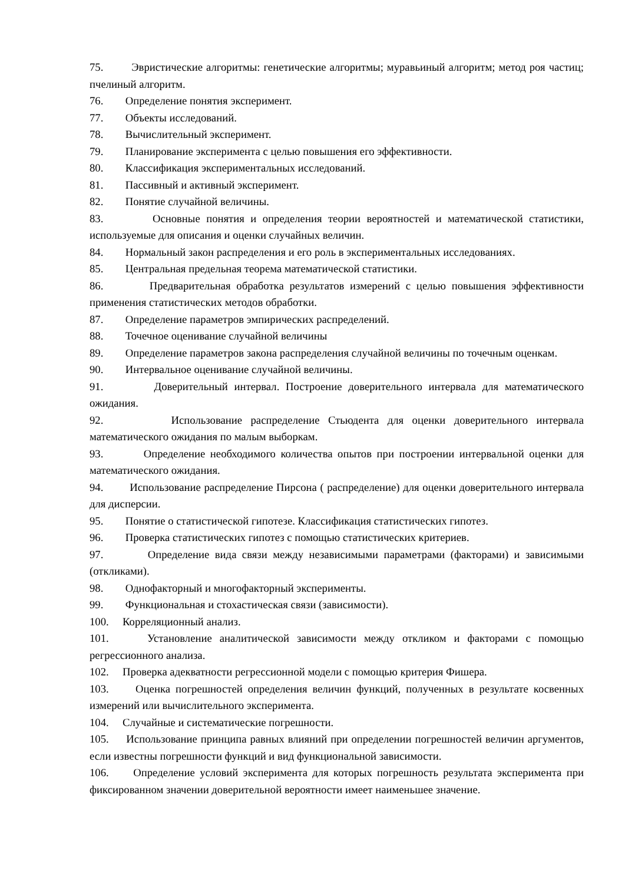75. Эвристические алгоритмы: генетические алгоритмы; муравьиный алгоритм; метод роя частиц; пчелиный алгоритм.
76. Определение понятия эксперимент.
77. Объекты исследований.
78. Вычислительный эксперимент.
79. Планирование эксперимента с целью повышения его эффективности.
80. Классификация экспериментальных исследований.
81. Пассивный и активный эксперимент.
82. Понятие случайной величины.
83. Основные понятия и определения теории вероятностей и математической статистики, используемые для описания и оценки случайных величин.
84. Нормальный закон распределения и его роль в экспериментальных исследованиях.
85. Центральная предельная теорема математической статистики.
86. Предварительная обработка результатов измерений с целью повышения эффективности применения статистических методов обработки.
87. Определение параметров эмпирических распределений.
88. Точечное оценивание случайной величины
89. Определение параметров закона распределения случайной величины по точечным оценкам.
90. Интервальное оценивание случайной величины.
91. Доверительный интервал. Построение доверительного интервала для математического ожидания.
92. Использование распределение Стьюдента для оценки доверительного интервала математического ожидания по малым выборкам.
93. Определение необходимого количества опытов при построении интервальной оценки для математического ожидания.
94. Использование распределение Пирсона ( распределение) для оценки доверительного интервала для дисперсии.
95. Понятие о статистической гипотезе. Классификация статистических гипотез.
96. Проверка статистических гипотез с помощью статистических критериев.
97. Определение вида связи между независимыми параметрами (факторами) и зависимыми (откликами).
98. Однофакторный и многофакторный эксперименты.
99. Функциональная и стохастическая связи (зависимости).
100. Корреляционный анализ.
101. Установление аналитической зависимости между откликом и факторами с помощью регрессионного анализа.
102. Проверка адекватности регрессионной модели с помощью критерия Фишера.
103. Оценка погрешностей определения величин функций, полученных в результате косвенных измерений или вычислительного эксперимента.
104. Случайные и систематические погрешности.
105. Использование принципа равных влияний при определении погрешностей величин аргументов, если известны погрешности функций и вид функциональной зависимости.
106. Определение условий эксперимента для которых погрешность результата эксперимента при фиксированном значении доверительной вероятности имеет наименьшее значение.